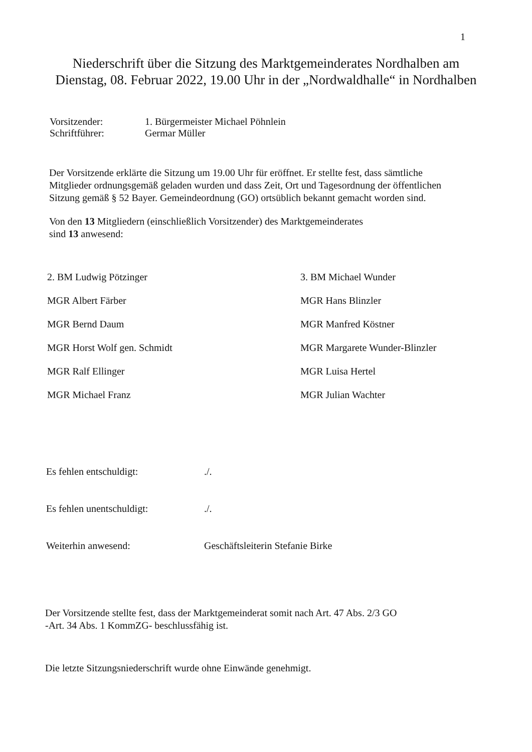1
Niederschrift über die Sitzung des Marktgemeinderates Nordhalben am Dienstag, 08. Februar 2022, 19.00 Uhr in der „Nordwaldhalle“ in Nordhalben
Vorsitzender: 1. Bürgermeister Michael Pöhnlein
Schriftführer: Germar Müller
Der Vorsitzende erklärte die Sitzung um 19.00 Uhr für eröffnet. Er stellte fest, dass sämtliche Mitglieder ordnungsgemäß geladen wurden und dass Zeit, Ort und Tagesordnung der öffentlichen Sitzung gemäß § 52 Bayer. Gemeindeordnung (GO) ortsüblich bekannt gemacht worden sind.
Von den 13 Mitgliedern (einschließlich Vorsitzender) des Marktgemeinderates
sind 13 anwesend:
2. BM Ludwig Pötzinger
3. BM Michael Wunder
MGR Albert Färber
MGR Hans Blinzler
MGR Bernd Daum
MGR Manfred Köstner
MGR Horst Wolf gen. Schmidt
MGR Margarete Wunder-Blinzler
MGR Ralf Ellinger
MGR Luisa Hertel
MGR Michael Franz
MGR Julian Wachter
Es fehlen entschuldigt: ./.
Es fehlen unentschuldigt: ./.
Weiterhin anwesend: Geschäftsleiterin Stefanie Birke
Der Vorsitzende stellte fest, dass der Marktgemeinderat somit nach Art. 47 Abs. 2/3 GO
-Art. 34 Abs. 1 KommZG- beschlussfähig ist.
Die letzte Sitzungsniederschrift wurde ohne Einwände genehmigt.